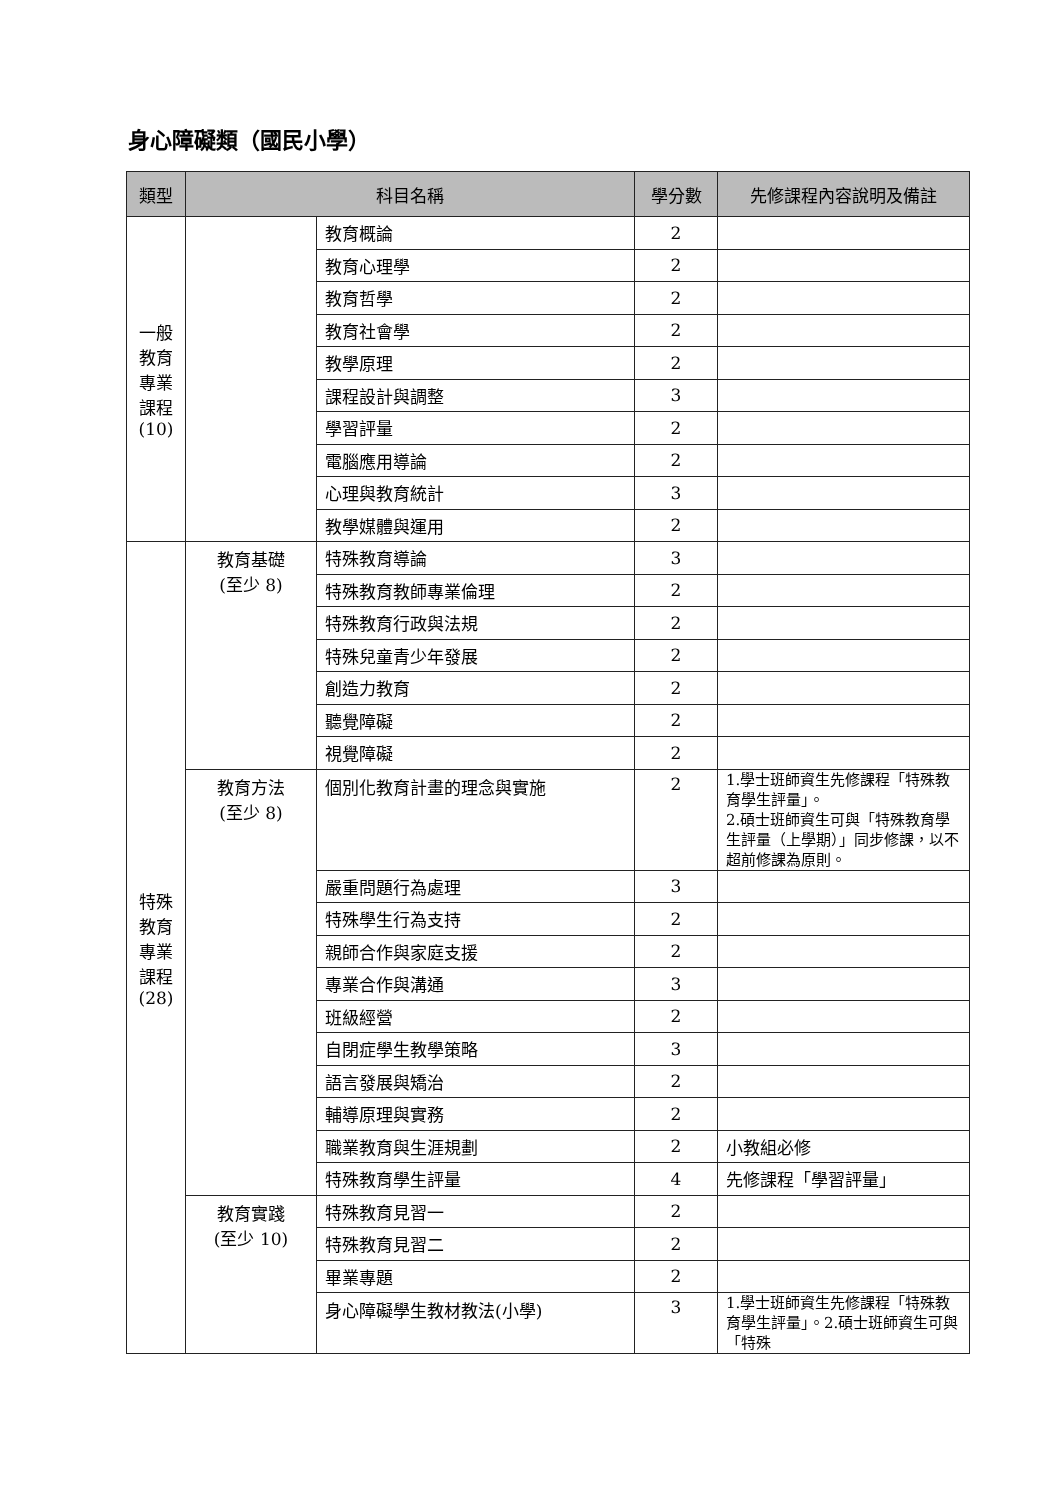身心障礙類（國民小學）
| 類型 | 科目名稱 | | 學分數 | 先修課程內容說明及備註 |
| --- | --- | --- | --- | --- |
| 一般 教育 專業 課程 (10) | | 教育概論 | 2 | |
| | | 教育心理學 | 2 | |
| | | 教育哲學 | 2 | |
| | | 教育社會學 | 2 | |
| | | 教學原理 | 2 | |
| | | 課程設計與調整 | 3 | |
| | | 學習評量 | 2 | |
| | | 電腦應用導論 | 2 | |
| | | 心理與教育統計 | 3 | |
| | | 教學媒體與運用 | 2 | |
| 特殊 教育 專業 課程 (28) | 教育基礎 (至少 8) | 特殊教育導論 | 3 | |
| | | 特殊教育教師專業倫理 | 2 | |
| | | 特殊教育行政與法規 | 2 | |
| | | 特殊兒童青少年發展 | 2 | |
| | | 創造力教育 | 2 | |
| | | 聽覺障礙 | 2 | |
| | | 視覺障礙 | 2 | |
| | 教育方法 (至少 8) | 個別化教育計畫的理念與實施 | 2 | 1.學士班師資生先修課程「特殊教育學生評量」。 2.碩士班師資生可與「特殊教育學生評量（上學期）」同步修課，以不超前修課為原則。 |
| | | 嚴重問題行為處理 | 3 | |
| | | 特殊學生行為支持 | 2 | |
| | | 親師合作與家庭支援 | 2 | |
| | | 專業合作與溝通 | 3 | |
| | | 班級經營 | 2 | |
| | | 自閉症學生教學策略 | 3 | |
| | | 語言發展與矯治 | 2 | |
| | | 輔導原理與實務 | 2 | |
| | | 職業教育與生涯規劃 | 2 | 小教組必修 |
| | | 特殊教育學生評量 | 4 | 先修課程「學習評量」 |
| | 教育實踐 (至少 10) | 特殊教育見習一 | 2 | |
| | | 特殊教育見習二 | 2 | |
| | | 畢業專題 | 2 | |
| | | 身心障礙學生教材教法(小學) | 3 | 1.學士班師資生先修課程「特殊教育學生評量」。2.碩士班師資生可與「特殊 |